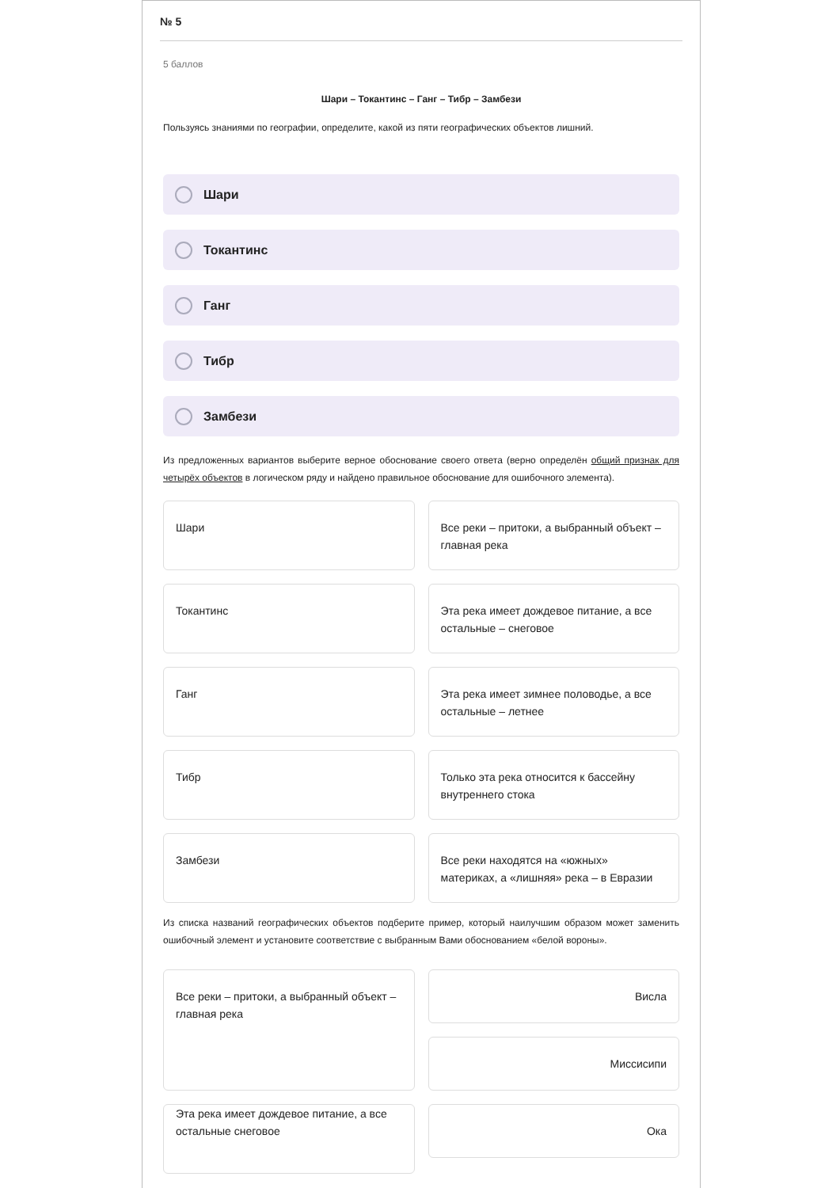№ 5
5 баллов
Шари – Токантинс – Ганг – Тибр – Замбези
Пользуясь знаниями по географии, определите, какой из пяти географических объектов лишний.
Шари
Токантинс
Ганг
Тибр
Замбези
Из предложенных вариантов выберите верное обоснование своего ответа (верно определён общий признак для четырёх объектов в логическом ряду и найдено правильное обоснование для ошибочного элемента).
Шари
Все реки – притоки, а выбранный объект – главная река
Токантинс
Эта река имеет дождевое питание, а все остальные – снеговое
Ганг
Эта река имеет зимнее половодье, а все остальные – летнее
Тибр
Только эта река относится к бассейну внутреннего стока
Замбези
Все реки находятся на «южных» материках, а «лишняя» река – в Евразии
Из списка названий географических объектов подберите пример, который наилучшим образом может заменить ошибочный элемент и установите соответствие с выбранным Вами обоснованием «белой вороны».
Все реки – притоки, а выбранный объект – главная река
Висла
Миссисипи
Эта река имеет дождевое питание, а все остальные снеговое
Ока